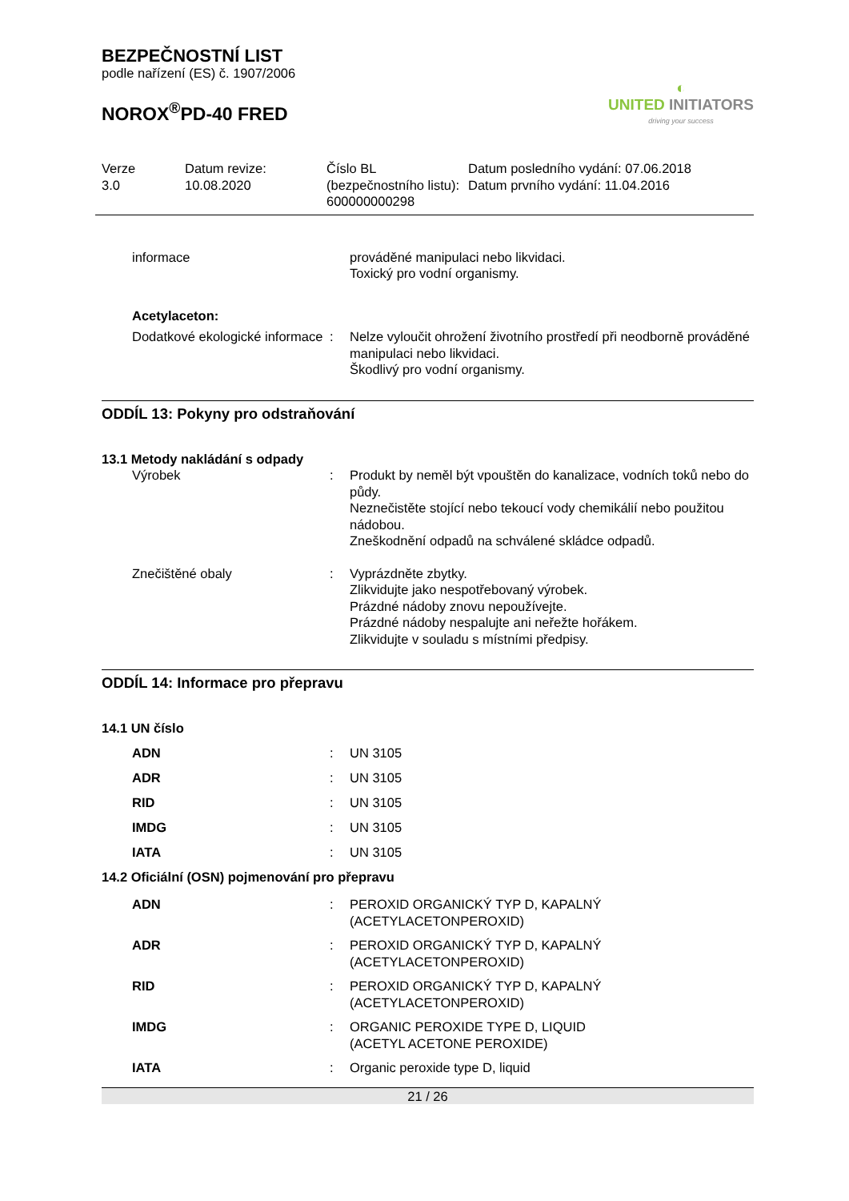◐
UNITED INITIATORS
driving your success
BEZPEČNOSTNÍ LIST
podle nařízení (ES) č. 1907/2006
NOROX<sup>®</sup>PD-40 FRED
Verze
3.0
Datum revize:
10.08.2020
Číslo BL (bezpečnostního listu):
600000000298
Datum posledního vydání: 07.06.2018
Datum prvního vydání: 11.04.2016
| informace | | prováděné manipulaci nebo likvidaci. Toxický pro vodní organismy. |
| Acetylaceton: | | |
| Dodatkové ekologické informace | : | Nelze vyloučit ohrožení životního prostředí při neodborně prováděné manipulaci nebo likvidaci. Škodlivý pro vodní organismy. |
ODDÍL 13: Pokyny pro odstraňování
13.1 Metody nakládání s odpady
| Výrobek | : | Produkt by neměl být vpouštěn do kanalizace, vodních toků nebo do půdy. Neznečistěte stojící nebo tekoucí vody chemikálií nebo použitou nádobou. Zneškodnění odpadů na schválené skládce odpadů. |
| Znečištěné obaly | : | Vyprázdněte zbytky. Zlikvidujte jako nespotřebovaný výrobek. Prázdné nádoby znovu nepoužívejte. Prázdné nádoby nespalujte ani neřežte hořákem. Zlikvidujte v souladu s místními předpisy. |
ODDÍL 14: Informace pro přepravu
14.1 UN číslo
| ADN | : | UN 3105 |
| ADR | : | UN 3105 |
| RID | : | UN 3105 |
| IMDG | : | UN 3105 |
| IATA | : | UN 3105 |
14.2 Oficiální (OSN) pojmenování pro přepravu
| ADN | : | PEROXID ORGANICKÝ TYP D, KAPALNÝ (ACETYLACETONPEROXID) |
| ADR | : | PEROXID ORGANICKÝ TYP D, KAPALNÝ (ACETYLACETONPEROXID) |
| RID | : | PEROXID ORGANICKÝ TYP D, KAPALNÝ (ACETYLACETONPEROXID) |
| IMDG | : | ORGANIC PEROXIDE TYPE D, LIQUID (ACETYL ACETONE PEROXIDE) |
| IATA | : | Organic peroxide type D, liquid |
21 / 26